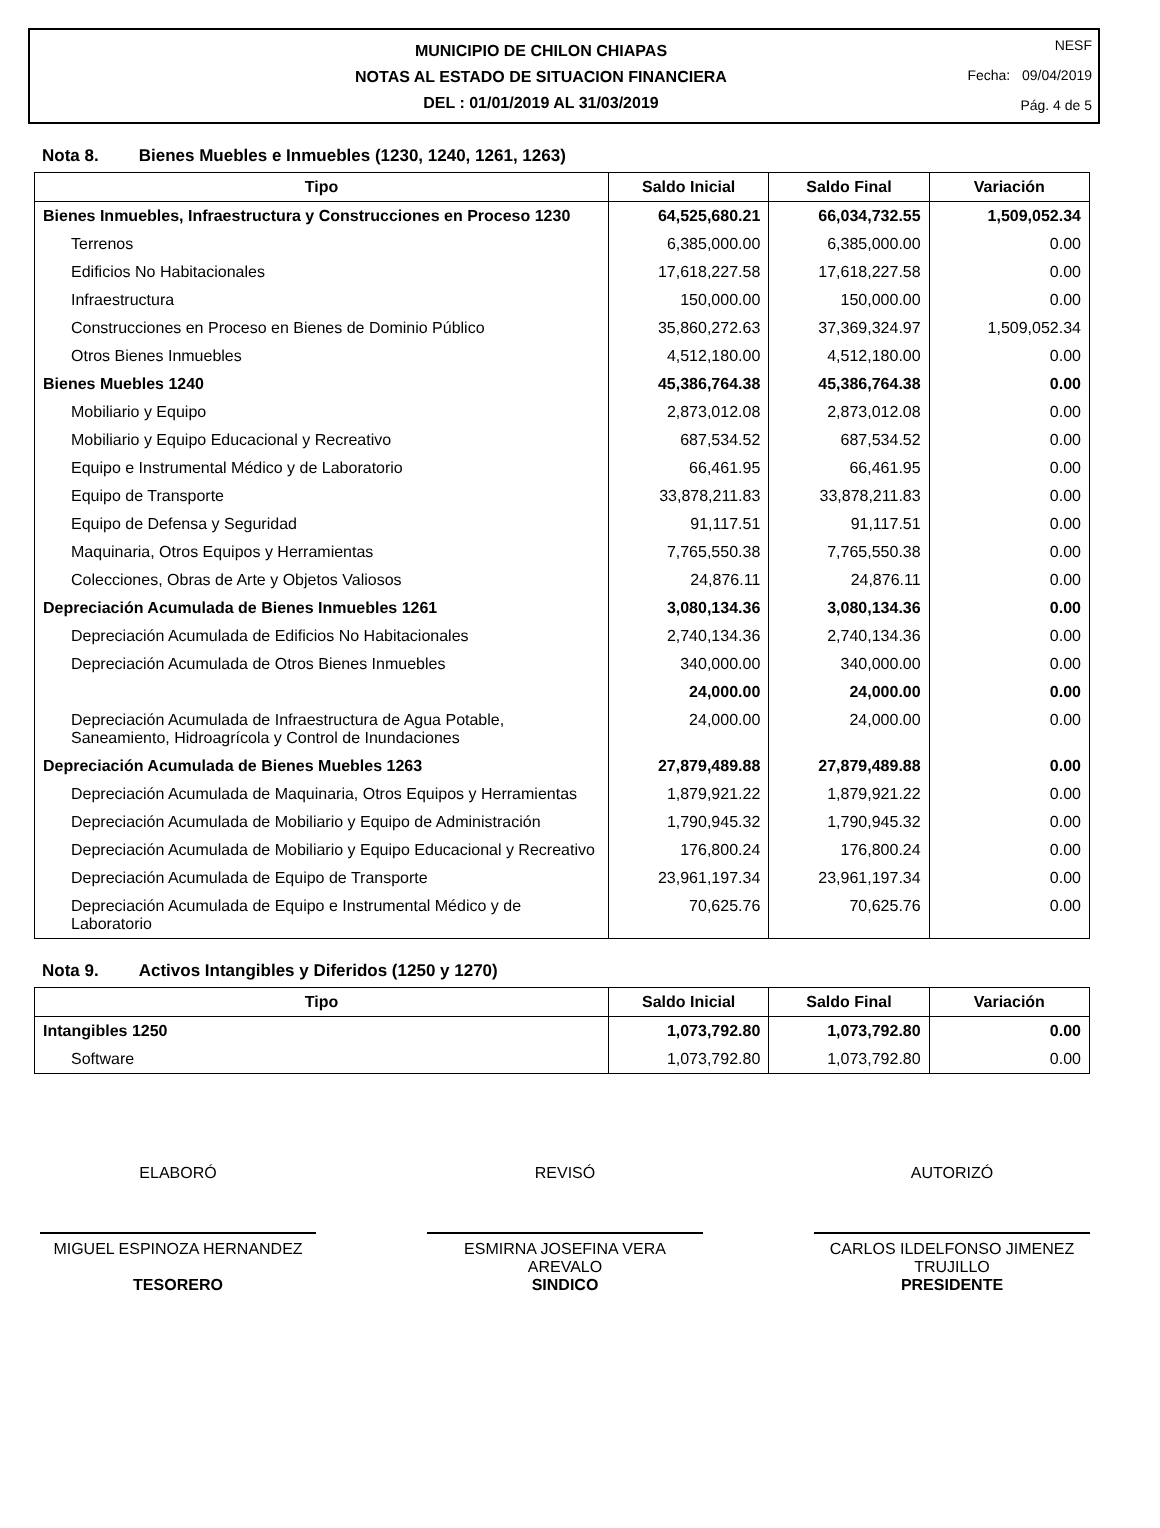MUNICIPIO DE CHILON CHIAPAS
NOTAS AL ESTADO DE SITUACION FINANCIERA
DEL : 01/01/2019 AL 31/03/2019
NESF
Fecha: 09/04/2019
Pág. 4 de 5
Nota 8. Bienes Muebles e Inmuebles (1230, 1240, 1261, 1263)
| Tipo | Saldo Inicial | Saldo Final | Variación |
| --- | --- | --- | --- |
| Bienes Inmuebles, Infraestructura y Construcciones en Proceso 1230 | 64,525,680.21 | 66,034,732.55 | 1,509,052.34 |
| Terrenos | 6,385,000.00 | 6,385,000.00 | 0.00 |
| Edificios No Habitacionales | 17,618,227.58 | 17,618,227.58 | 0.00 |
| Infraestructura | 150,000.00 | 150,000.00 | 0.00 |
| Construcciones en Proceso en Bienes de Dominio Público | 35,860,272.63 | 37,369,324.97 | 1,509,052.34 |
| Otros Bienes Inmuebles | 4,512,180.00 | 4,512,180.00 | 0.00 |
| Bienes Muebles 1240 | 45,386,764.38 | 45,386,764.38 | 0.00 |
| Mobiliario y Equipo | 2,873,012.08 | 2,873,012.08 | 0.00 |
| Mobiliario y Equipo Educacional y Recreativo | 687,534.52 | 687,534.52 | 0.00 |
| Equipo e Instrumental Médico y de Laboratorio | 66,461.95 | 66,461.95 | 0.00 |
| Equipo de Transporte | 33,878,211.83 | 33,878,211.83 | 0.00 |
| Equipo de Defensa y Seguridad | 91,117.51 | 91,117.51 | 0.00 |
| Maquinaria, Otros Equipos y Herramientas | 7,765,550.38 | 7,765,550.38 | 0.00 |
| Colecciones, Obras de Arte y Objetos Valiosos | 24,876.11 | 24,876.11 | 0.00 |
| Depreciación Acumulada de Bienes Inmuebles 1261 | 3,080,134.36 | 3,080,134.36 | 0.00 |
| Depreciación Acumulada de Edificios No Habitacionales | 2,740,134.36 | 2,740,134.36 | 0.00 |
| Depreciación Acumulada de Otros Bienes Inmuebles | 340,000.00 | 340,000.00 | 0.00 |
| | 24,000.00 | 24,000.00 | 0.00 |
| Depreciación Acumulada de Infraestructura de Agua Potable, Saneamiento, Hidroagrícola y Control de Inundaciones | 24,000.00 | 24,000.00 | 0.00 |
| Depreciación Acumulada de Bienes Muebles 1263 | 27,879,489.88 | 27,879,489.88 | 0.00 |
| Depreciación Acumulada de Maquinaria, Otros Equipos y Herramientas | 1,879,921.22 | 1,879,921.22 | 0.00 |
| Depreciación Acumulada de Mobiliario y Equipo de Administración | 1,790,945.32 | 1,790,945.32 | 0.00 |
| Depreciación Acumulada de Mobiliario y Equipo Educacional y Recreativo | 176,800.24 | 176,800.24 | 0.00 |
| Depreciación Acumulada de Equipo de Transporte | 23,961,197.34 | 23,961,197.34 | 0.00 |
| Depreciación Acumulada de Equipo e Instrumental Médico y de Laboratorio | 70,625.76 | 70,625.76 | 0.00 |
Nota 9. Activos Intangibles y Diferidos (1250 y 1270)
| Tipo | Saldo Inicial | Saldo Final | Variación |
| --- | --- | --- | --- |
| Intangibles 1250 | 1,073,792.80 | 1,073,792.80 | 0.00 |
| Software | 1,073,792.80 | 1,073,792.80 | 0.00 |
ELABORÓ
MIGUEL ESPINOZA HERNANDEZ
TESORERO
REVISÓ
ESMIRNA JOSEFINA VERA AREVALO
SINDICO
AUTORIZÓ
CARLOS ILDELFONSO JIMENEZ TRUJILLO
PRESIDENTE